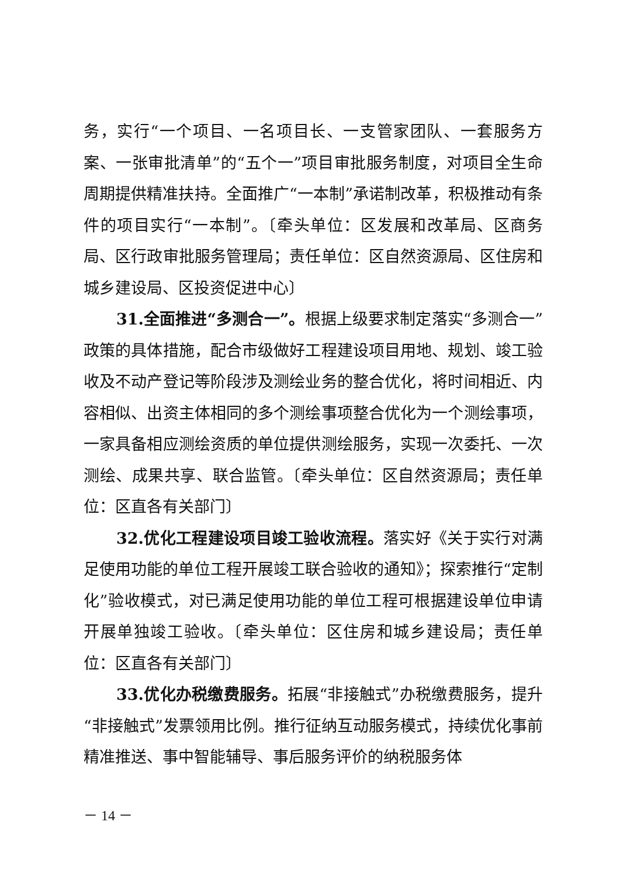务，实行“一个项目、一名项目长、一支管家团队、一套服务方案、一张审批清单”的“五个一”项目审批服务制度，对项目全生命周期提供精准扶持。全面推广“一本制”承诺制改革，积极推动有条件的项目实行“一本制”。〔牵头单位：区发展和改革局、区商务局、区行政审批服务管理局；责任单位：区自然资源局、区住房和城乡建设局、区投资促进中心〕
31.全面推进“多测合一”。根据上级要求制定落实“多测合一”政策的具体措施，配合市级做好工程建设项目用地、规划、竣工验收及不动产登记等阶段涉及测绘业务的整合优化，将时间相近、内容相似、出资主体相同的多个测绘事项整合优化为一个测绘事项，一家具备相应测绘资质的单位提供测绘服务，实现一次委托、一次测绘、成果共享、联合监管。〔牵头单位：区自然资源局；责任单位：区直各有关部门〕
32.优化工程建设项目竣工验收流程。落实好《关于实行对满足使用功能的单位工程开展竣工联合验收的通知》；探索推行“定制化”验收模式，对已满足使用功能的单位工程可根据建设单位申请开展单独竣工验收。〔牵头单位：区住房和城乡建设局；责任单位：区直各有关部门〕
33.优化办税缴费服务。拓展“非接触式”办税缴费服务，提升“非接触式”发票领用比例。推行征纳互动服务模式，持续优化事前精准推送、事中智能辅导、事后服务评价的纳税服务体
－ 14 －